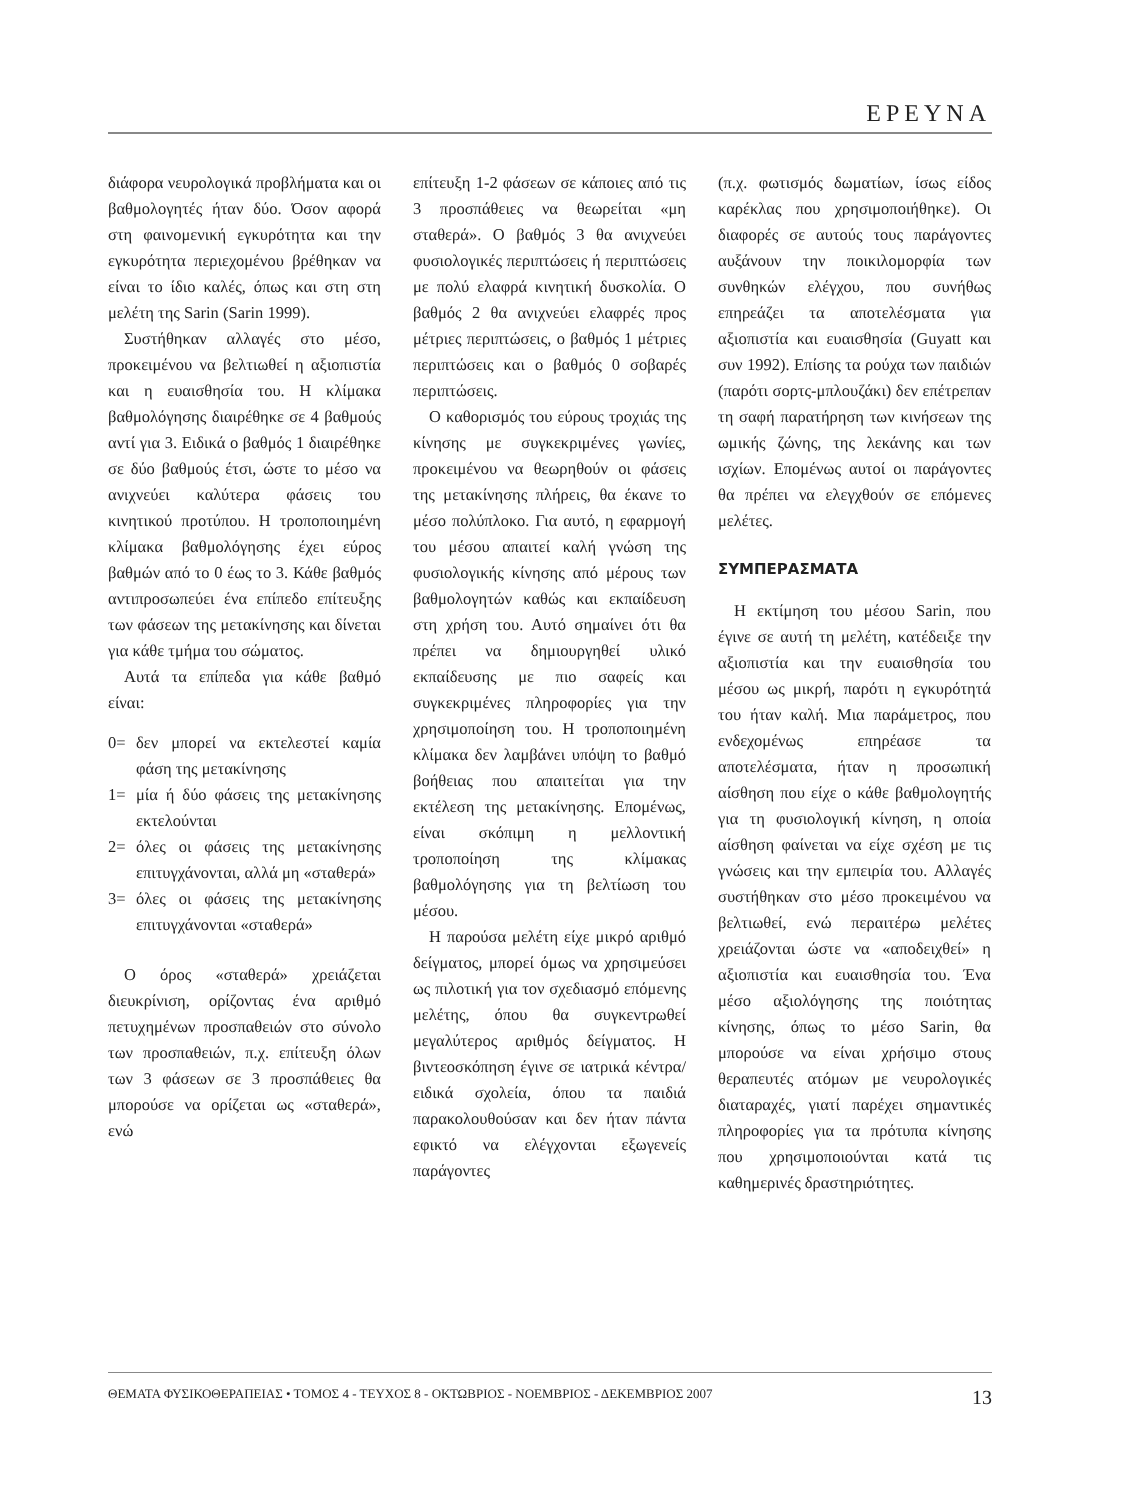ΕΡΕΥΝΑ
διάφορα νευρολογικά προβλήματα και οι βαθμολογητές ήταν δύο. Όσον αφορά στη φαινομενική εγκυρότητα και την εγκυρότητα περιεχομένου βρέθηκαν να είναι το ίδιο καλές, όπως και στη στη μελέτη της Sarin (Sarin 1999).
Συστήθηκαν αλλαγές στο μέσο, προκειμένου να βελτιωθεί η αξιοπιστία και η ευαισθησία του. Η κλίμακα βαθμολόγησης διαιρέθηκε σε 4 βαθμούς αντί για 3. Ειδικά ο βαθμός 1 διαιρέθηκε σε δύο βαθμούς έτσι, ώστε το μέσο να ανιχνεύει καλύτερα φάσεις του κινητικού προτύπου. Η τροποποιημένη κλίμακα βαθμολόγησης έχει εύρος βαθμών από το 0 έως το 3. Κάθε βαθμός αντιπροσωπεύει ένα επίπεδο επίτευξης των φάσεων της μετακίνησης και δίνεται για κάθε τμήμα του σώματος.
Αυτά τα επίπεδα για κάθε βαθμό είναι:
0= δεν μπορεί να εκτελεστεί καμία φάση της μετακίνησης
1= μία ή δύο φάσεις της μετακίνησης εκτελούνται
2= όλες οι φάσεις της μετακίνησης επιτυγχάνονται, αλλά μη «σταθερά»
3= όλες οι φάσεις της μετακίνησης επιτυγχάνονται «σταθερά»
Ο όρος «σταθερά» χρειάζεται διευκρίνιση, ορίζοντας ένα αριθμό πετυχημένων προσπαθειών στο σύνολο των προσπαθειών, π.χ. επίτευξη όλων των 3 φάσεων σε 3 προσπάθειες θα μπορούσε να ορίζεται ως «σταθερά», ενώ
επίτευξη 1-2 φάσεων σε κάποιες από τις 3 προσπάθειες να θεωρείται «μη σταθερά». Ο βαθμός 3 θα ανιχνεύει φυσιολογικές περιπτώσεις ή περιπτώσεις με πολύ ελαφρά κινητική δυσκολία. Ο βαθμός 2 θα ανιχνεύει ελαφρές προς μέτριες περιπτώσεις, ο βαθμός 1 μέτριες περιπτώσεις και ο βαθμός 0 σοβαρές περιπτώσεις.
Ο καθορισμός του εύρους τροχιάς της κίνησης με συγκεκριμένες γωνίες, προκειμένου να θεωρηθούν οι φάσεις της μετακίνησης πλήρεις, θα έκανε το μέσο πολύπλοκο. Για αυτό, η εφαρμογή του μέσου απαιτεί καλή γνώση της φυσιολογικής κίνησης από μέρους των βαθμολογητών καθώς και εκπαίδευση στη χρήση του. Αυτό σημαίνει ότι θα πρέπει να δημιουργηθεί υλικό εκπαίδευσης με πιο σαφείς και συγκεκριμένες πληροφορίες για την χρησιμοποίηση του. Η τροποποιημένη κλίμακα δεν λαμβάνει υπόψη το βαθμό βοήθειας που απαιτείται για την εκτέλεση της μετακίνησης. Επομένως, είναι σκόπιμη η μελλοντική τροποποίηση της κλίμακας βαθμολόγησης για τη βελτίωση του μέσου.
Η παρούσα μελέτη είχε μικρό αριθμό δείγματος, μπορεί όμως να χρησιμεύσει ως πιλοτική για τον σχεδιασμό επόμενης μελέτης, όπου θα συγκεντρωθεί μεγαλύτερος αριθμός δείγματος. Η βιντεοσκόπηση έγινε σε ιατρικά κέντρα/ειδικά σχολεία, όπου τα παιδιά παρακολουθούσαν και δεν ήταν πάντα εφικτό να ελέγχονται εξωγενείς παράγοντες
(π.χ. φωτισμός δωματίων, ίσως είδος καρέκλας που χρησιμοποιήθηκε). Οι διαφορές σε αυτούς τους παράγοντες αυξάνουν την ποικιλομορφία των συνθηκών ελέγχου, που συνήθως επηρεάζει τα αποτελέσματα για αξιοπιστία και ευαισθησία (Guyatt και συν 1992). Επίσης τα ρούχα των παιδιών (παρότι σορτς-μπλουζάκι) δεν επέτρεπαν τη σαφή παρατήρηση των κινήσεων της ωμικής ζώνης, της λεκάνης και των ισχίων. Επομένως αυτοί οι παράγοντες θα πρέπει να ελεγχθούν σε επόμενες μελέτες.
ΣΥΜΠΕΡΑΣΜΑΤΑ
Η εκτίμηση του μέσου Sarin, που έγινε σε αυτή τη μελέτη, κατέδειξε την αξιοπιστία και την ευαισθησία του μέσου ως μικρή, παρότι η εγκυρότητά του ήταν καλή. Μια παράμετρος, που ενδεχομένως επηρέασε τα αποτελέσματα, ήταν η προσωπική αίσθηση που είχε ο κάθε βαθμολογητής για τη φυσιολογική κίνηση, η οποία αίσθηση φαίνεται να είχε σχέση με τις γνώσεις και την εμπειρία του. Αλλαγές συστήθηκαν στο μέσο προκειμένου να βελτιωθεί, ενώ περαιτέρω μελέτες χρειάζονται ώστε να «αποδειχθεί» η αξιοπιστία και ευαισθησία του. Ένα μέσο αξιολόγησης της ποιότητας κίνησης, όπως το μέσο Sarin, θα μπορούσε να είναι χρήσιμο στους θεραπευτές ατόμων με νευρολογικές διαταραχές, γιατί παρέχει σημαντικές πληροφορίες για τα πρότυπα κίνησης που χρησιμοποιούνται κατά τις καθημερινές δραστηριότητες.
ΘΕΜΑΤΑ ΦΥΣΙΚΟΘΕΡΑΠΕΙΑΣ • ΤΟΜΟΣ 4 - ΤΕΥΧΟΣ 8 - ΟΚΤΩΒΡΙΟΣ - ΝΟΕΜΒΡΙΟΣ - ΔΕΚΕΜΒΡΙΟΣ 2007 13